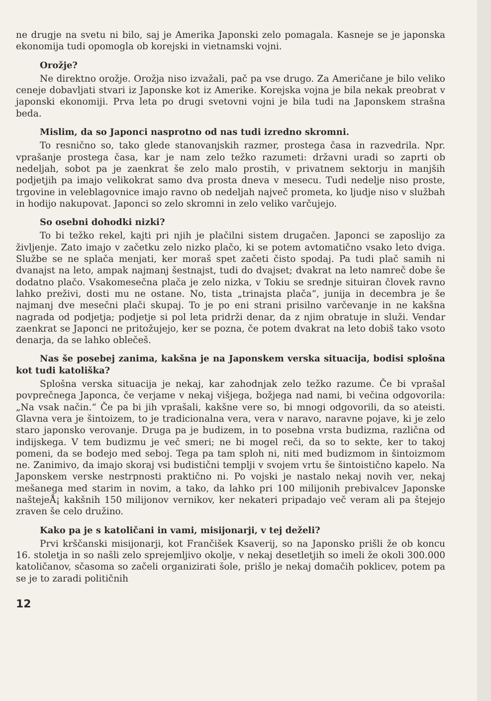ne drugje na svetu ni bilo, saj je Amerika Japonski zelo pomagala. Kasneje se je japonska ekonomija tudi opomogla ob korejski in vietnamski vojni.
Orožje?
Ne direktno orožje. Orožja niso izvažali, pač pa vse drugo. Za Američane je bilo veliko ceneje dobavljati stvari iz Japonske kot iz Amerike. Korejska vojna je bila nekak preobrat v japonski ekonomiji. Prva leta po drugi svetovni vojni je bila tudi na Japonskem strašna beda.
Mislim, da so Japonci nasprotno od nas tudi izredno skromni.
To resnično so, tako glede stanovanjskih razmer, prostega časa in razvedrila. Npr. vprašanje prostega časa, kar je nam zelo težko razumeti: državni uradi so zaprti ob nedeljah, sobot pa je zaenkrat še zelo malo prostih, v privatnem sektorju in manjših podjetjih pa imajo velikokrat samo dva prosta dneva v mesecu. Tudi nedelje niso proste, trgovine in veleblagovnice imajo ravno ob nedeljah največ prometa, ko ljudje niso v službah in hodijo nakupovat. Japonci so zelo skromni in zelo veliko varčujejo.
So osebni dohodki nizki?
To bi težko rekel, kajti pri njih je plačilni sistem drugačen. Japonci se zaposlijo za življenje. Zato imajo v začetku zelo nizko plačo, ki se potem avtomatično vsako leto dviga. Službe se ne splača menjati, ker moraš spet začeti čisto spodaj. Pa tudi plač samih ni dvanajst na leto, ampak najmanj šestnajst, tudi do dvajset; dvakrat na leto namreč dobe še dodatno plačo. Vsakomesečna plača je zelo nizka, v Tokiu se srednje situiran človek ravno lahko preživi, dosti mu ne ostane. No, tista „trinajsta plača“, junija in decembra je še najmanj dve mesečni plači skupaj. To je po eni strani prisilno varčevanje in ne kakšna nagrada od podjetja; podjetje si pol leta pridrži denar, da z njim obratuje in služi. Vendar zaenkrat se Japonci ne pritožujejo, ker se pozna, če potem dvakrat na leto dobiš tako vsoto denarja, da se lahko oblečeš.
Nas še posebej zanima, kakšna je na Japonskem verska situacija, bodisi splošna kot tudi katoliška?
Splošna verska situacija je nekaj, kar zahodnjak zelo težko razume. Če bi vprašal povprečnega Japonca, če verjame v nekaj višjega, božjega nad nami, bi večina odgovorila: „Na vsak način.“ Če pa bi jih vprašali, kakšne vere so, bi mnogi odgovorili, da so ateisti. Glavna vera je šintoizem, to je tradicionalna vera, vera v naravo, naravne pojave, ki je zelo staro japonsko verovanje. Druga pa je budizem, in to posebna vrsta budizma, različna od indijskega. V tem budizmu je več smeri; ne bi mogel reči, da so to sekte, ker to takoj pomeni, da se bodejo med seboj. Tega pa tam sploh ni, niti med budizmom in šintoizmom ne. Zanimivo, da imajo skoraj vsi budistični templji v svojem vrtu še šintoistično kapelo. Na Japonskem verske nestrpnosti praktično ni. Po vojski je nastalo nekaj novih ver, nekaj mešanega med starim in novim, a tako, da lahko pri 100 milijonih prebivalcev Japonske naštejeÅ¡ kakšnih 150 milijonov vernikov, ker nekateri pripadajo več veram ali pa štejejo zraven še celo družino.
Kako pa je s katoličani in vami, misijonarji, v tej deželi?
Prvi krščanski misijonarji, kot Frančišek Ksaverij, so na Japonsko prišli že ob koncu 16. stoletja in so našli zelo sprejemljivo okolje, v nekaj desetletjih so imeli že okoli 300.000 katoličanov, sčasoma so začeli organizirati šole, prišlo je nekaj domačih poklicev, potem pa se je to zaradi političnih
12